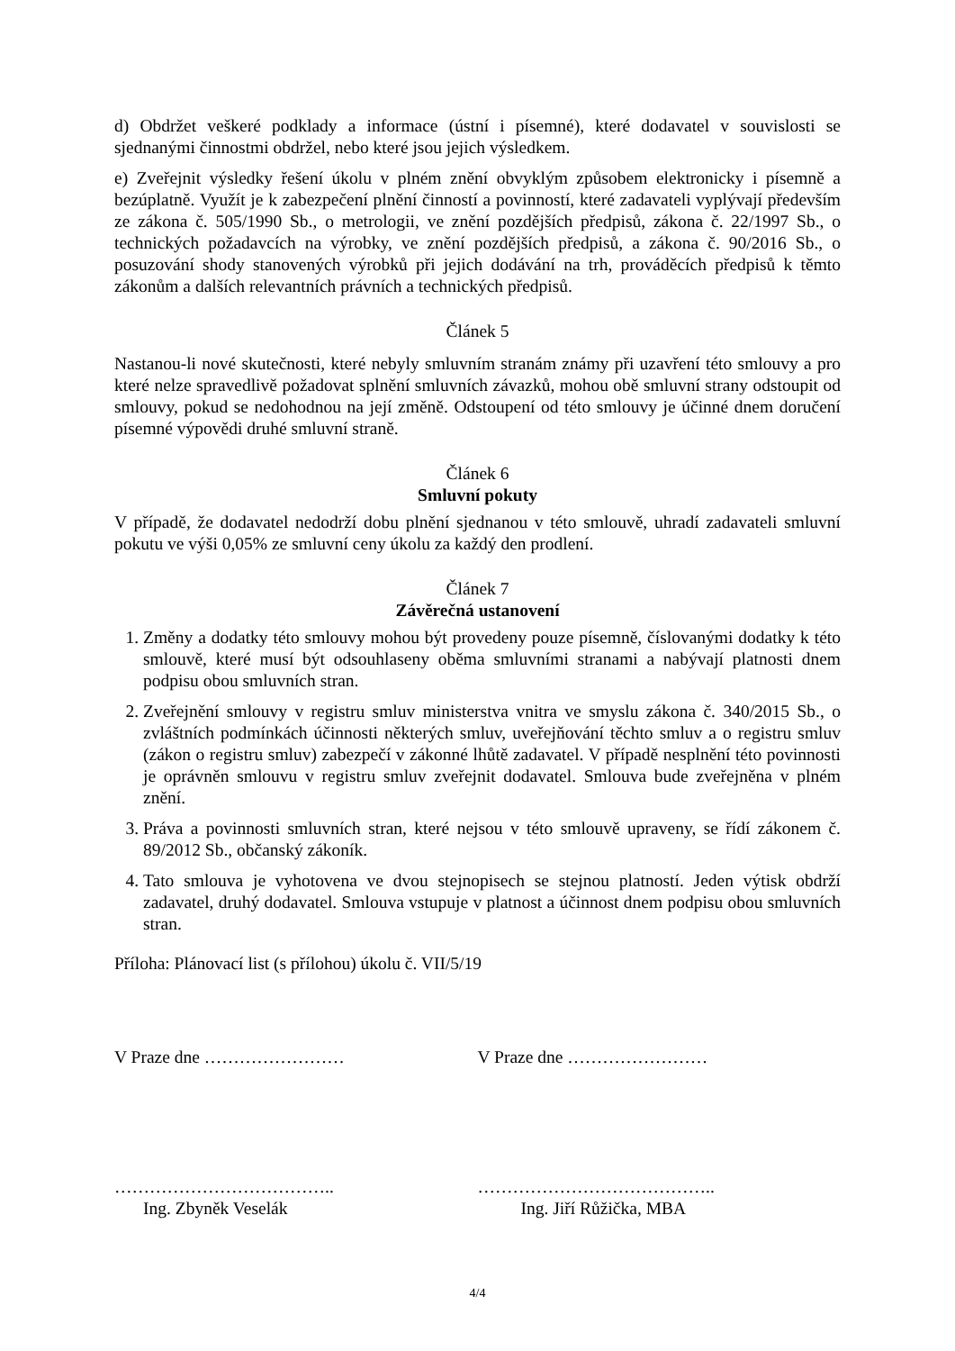d) Obdržet veškeré podklady a informace (ústní i písemné), které dodavatel v souvislosti se sjednanými činnostmi obdržel, nebo které jsou jejich výsledkem.
e) Zveřejnit výsledky řešení úkolu v plném znění obvyklým způsobem elektronicky i písemně a bezúplatně. Využít je k zabezpečení plnění činností a povinností, které zadavateli vyplývají především ze zákona č. 505/1990 Sb., o metrologii, ve znění pozdějších předpisů, zákona č. 22/1997 Sb., o technických požadavcích na výrobky, ve znění pozdějších předpisů, a zákona č. 90/2016 Sb., o posuzování shody stanovených výrobků při jejich dodávání na trh, prováděcích předpisů k těmto zákonům a dalších relevantních právních a technických předpisů.
Článek 5
Nastanou-li nové skutečnosti, které nebyly smluvním stranám známy při uzavření této smlouvy a pro které nelze spravedlivě požadovat splnění smluvních závazků, mohou obě smluvní strany odstoupit od smlouvy, pokud se nedohodnou na její změně. Odstoupení od této smlouvy je účinné dnem doručení písemné výpovědi druhé smluvní straně.
Článek 6
Smluvní pokuty
V případě, že dodavatel nedodrží dobu plnění sjednanou v této smlouvě, uhradí zadavateli smluvní pokutu ve výši 0,05% ze smluvní ceny úkolu za každý den prodlení.
Článek 7
Závěrečná ustanovení
1. Změny a dodatky této smlouvy mohou být provedeny pouze písemně, číslovanými dodatky k této smlouvě, které musí být odsouhlaseny oběma smluvními stranami a nabývají platnosti dnem podpisu obou smluvních stran.
2. Zveřejnění smlouvy v registru smluv ministerstva vnitra ve smyslu zákona č. 340/2015 Sb., o zvláštních podmínkách účinnosti některých smluv, uveřejňování těchto smluv a o registru smluv (zákon o registru smluv) zabezpečí v zákonné lhůtě zadavatel. V případě nesplnění této povinnosti je oprávněn smlouvu v registru smluv zveřejnit dodavatel. Smlouva bude zveřejněna v plném znění.
3. Práva a povinnosti smluvních stran, které nejsou v této smlouvě upraveny, se řídí zákonem č. 89/2012 Sb., občanský zákoník.
4. Tato smlouva je vyhotovena ve dvou stejnopisech se stejnou platností. Jeden výtisk obdrží zadavatel, druhý dodavatel. Smlouva vstupuje v platnost a účinnost dnem podpisu obou smluvních stran.
Příloha: Plánovací list (s přílohou) úkolu č. VII/5/19
V Praze dne …………………… V Praze dne ……………………
……………………………….. …………………………………..
Ing. Zbyněk Veselák Ing. Jiří Růžička, MBA
4/4